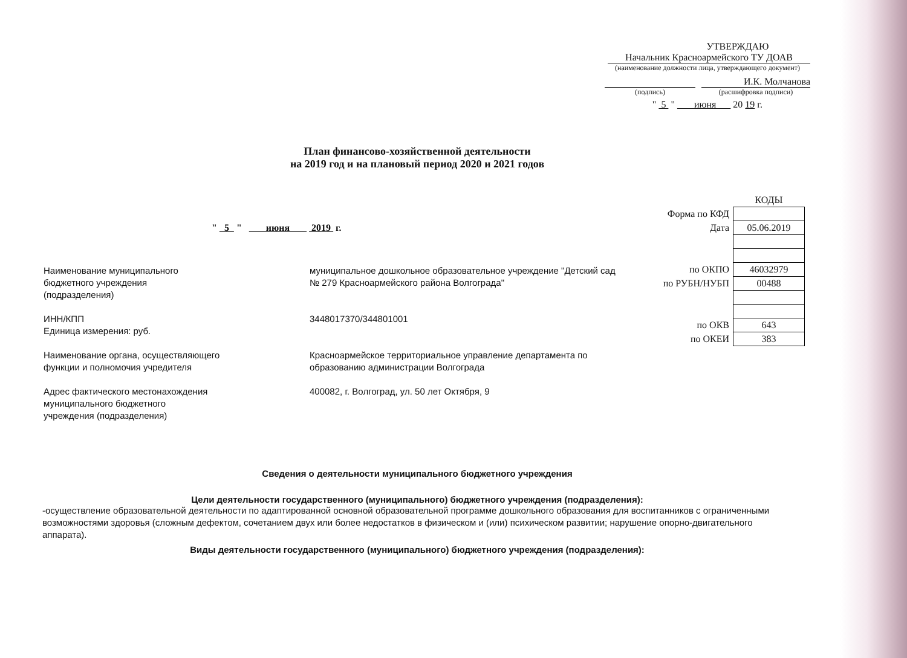УТВЕРЖДАЮ
Начальник Красноармейского ТУ ДОАВ
(наименование должности лица, утверждающего документ)
И.К. Молчанова
(подпись) (расшифровка подписи)
" 5 " июня 20 19 г.
План финансово-хозяйственной деятельности
на 2019 год и на плановый период 2020 и 2021 годов
" 5 " июня 2019 г.
| | КОДЫ |
| Форма по КФД | |
| Дата | 05.06.2019 |
| по ОКПО | 46032979 |
| по РУБН/НУБП | 00488 |
| по ОКВ | 643 |
| по ОКЕИ | 383 |
| Наименование муниципального бюджетного учреждения (подразделения) | муниципальное дошкольное образовательное учреждение "Детский сад № 279 Красноармейского района Волгограда" |
| ИНН/КПП Единица измерения: руб. | 3448017370/344801001 |
| Наименование органа, осуществляющего функции и полномочия учредителя | Красноармейское территориальное управление департамента по образованию администрации Волгограда |
| Адрес фактического местонахождения муниципального бюджетного учреждения (подразделения) | 400082, г. Волгоград, ул. 50 лет Октября, 9 |
Сведения о деятельности муниципального бюджетного учреждения
Цели деятельности государственного (муниципального) бюджетного учреждения (подразделения):
-осуществление образовательной деятельности по адаптированной основной образовательной программе дошкольного образования для воспитанников с ограниченными возможностями здоровья (сложным дефектом, сочетанием двух или более недостатков в физическом и (или) психическом развитии; нарушение опорно-двигательного аппарата).
Виды деятельности государственного (муниципального) бюджетного учреждения (подразделения):